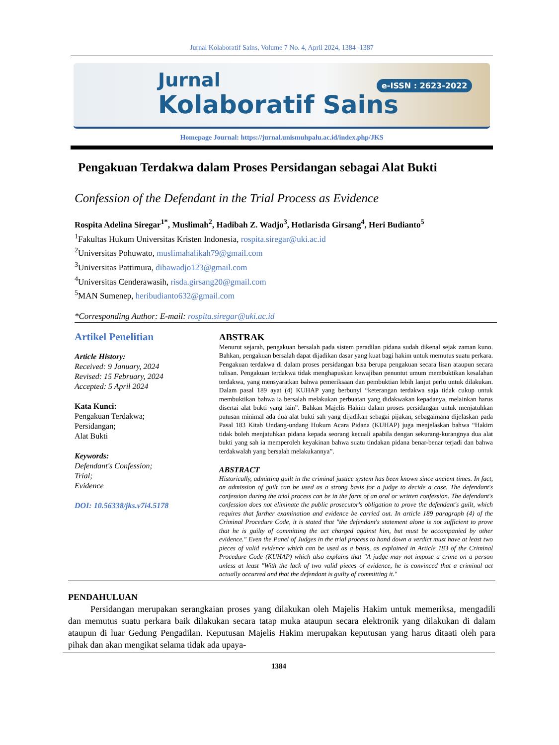Jurnal Kolaboratif Sains, Volume 7 No. 4, April 2024, 1384 -1387
Jurnal
Kolaboratif Sains
e-ISSN : 2623-2022
Homepage Journal: https://jurnal.unismuhpalu.ac.id/index.php/JKS
Pengakuan Terdakwa dalam Proses Persidangan sebagai Alat Bukti
Confession of the Defendant in the Trial Process as Evidence
Rospita Adelina Siregar<sup>1*</sup>, Muslimah<sup>2</sup>, Hadibah Z. Wadjo<sup>3</sup>, Hotlarisda Girsang<sup>4</sup>, Heri Budianto<sup>5</sup>
<sup>1</sup> Fakultas Hukum Universitas Kristen Indonesia, rospita.siregar@uki.ac.id
<sup>2</sup> Universitas Pohuwato, muslimahalikah79@gmail.com
<sup>3</sup> Universitas Pattimura, dibawadjo123@gmail.com
<sup>4</sup> Universitas Cenderawasih, risda.girsang20@gmail.com
<sup>5</sup> MAN Sumenep, heribudianto632@gmail.com
*Corresponding Author: E-mail: rospita.siregar@uki.ac.id
Artikel Penelitian
Article History:
Received: 9 January, 2024
Revised: 15 February, 2024
Accepted: 5 April 2024
Kata Kunci:
Pengakuan Terdakwa;
Persidangan;
Alat Bukti
Keywords:
Defendant's Confession;
Trial;
Evidence
DOI: 10.56338/jks.v7i4.5178
ABSTRAK
Menurut sejarah, pengakuan bersalah pada sistem peradilan pidana sudah dikenal sejak zaman kuno. Bahkan, pengakuan bersalah dapat dijadikan dasar yang kuat bagi hakim untuk memutus suatu perkara. Pengakuan terdakwa di dalam proses persidangan bisa berupa pengakuan secara lisan ataupun secara tulisan. Pengakuan terdakwa tidak menghapuskan kewajiban penuntut umum membuktikan kesalahan terdakwa, yang mensyaratkan bahwa pemeriksaan dan pembuktian lebih lanjut perlu untuk dilakukan. Dalam pasal 189 ayat (4) KUHAP yang berbunyi “keterangan terdakwa saja tidak cukup untuk membuktikan bahwa ia bersalah melakukan perbuatan yang didakwakan kepadanya, melainkan harus disertai alat bukti yang lain”. Bahkan Majelis Hakim dalam proses persidangan untuk menjatuhkan putusan minimal ada dua alat bukti sah yang dijadikan sebagai pijakan, sebagaimana dijelaskan pada Pasal 183 Kitab Undang-undang Hukum Acara Pidana (KUHAP) juga menjelaskan bahwa “Hakim tidak boleh menjatuhkan pidana kepada seorang kecuali apabila dengan sekurang-kurangnya dua alat bukti yang sah ia memperoleh keyakinan bahwa suatu tindakan pidana benar-benar terjadi dan bahwa terdakwalah yang bersalah melakukannya”.
ABSTRACT
Historically, admitting guilt in the criminal justice system has been known since ancient times. In fact, an admission of guilt can be used as a strong basis for a judge to decide a case. The defendant's confession during the trial process can be in the form of an oral or written confession. The defendant's confession does not eliminate the public prosecutor's obligation to prove the defendant's guilt, which requires that further examination and evidence be carried out. In article 189 paragraph (4) of the Criminal Procedure Code, it is stated that "the defendant's statement alone is not sufficient to prove that he is guilty of committing the act charged against him, but must be accompanied by other evidence." Even the Panel of Judges in the trial process to hand down a verdict must have at least two pieces of valid evidence which can be used as a basis, as explained in Article 183 of the Criminal Procedure Code (KUHAP) which also explains that "A judge may not impose a crime on a person unless at least "With the lack of two valid pieces of evidence, he is convinced that a criminal act actually occurred and that the defendant is guilty of committing it."
PENDAHULUAN
   Persidangan merupakan serangkaian proses yang dilakukan oleh Majelis Hakim untuk memeriksa, mengadili dan memutus suatu perkara baik dilakukan secara tatap muka ataupun secara elektronik yang dilakukan di dalam ataupun di luar Gedung Pengadilan. Keputusan Majelis Hakim merupakan keputusan yang harus ditaati oleh para pihak dan akan mengikat selama tidak ada upaya-
1384